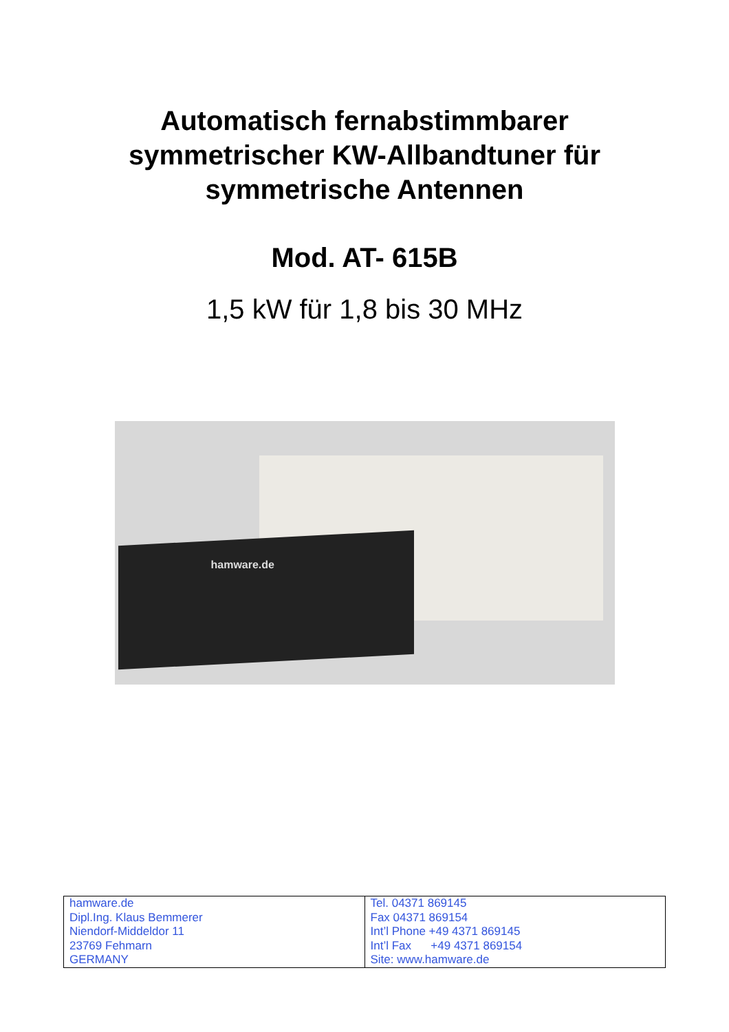Automatisch fernabstimmbarer
symmetrischer KW-Allbandtuner für
symmetrische Antennen
Mod. AT- 615B
1,5 kW für 1,8 bis 30 MHz
hamware.de
| hamware.de Dipl.Ing. Klaus Bemmerer Niendorf-Middeldor 11 23769 Fehmarn GERMANY | Tel. 04371 869145 Fax 04371 869154 Int’l Phone +49 4371 869145 Int’l Fax +49 4371 869154 Site: www.hamware.de |